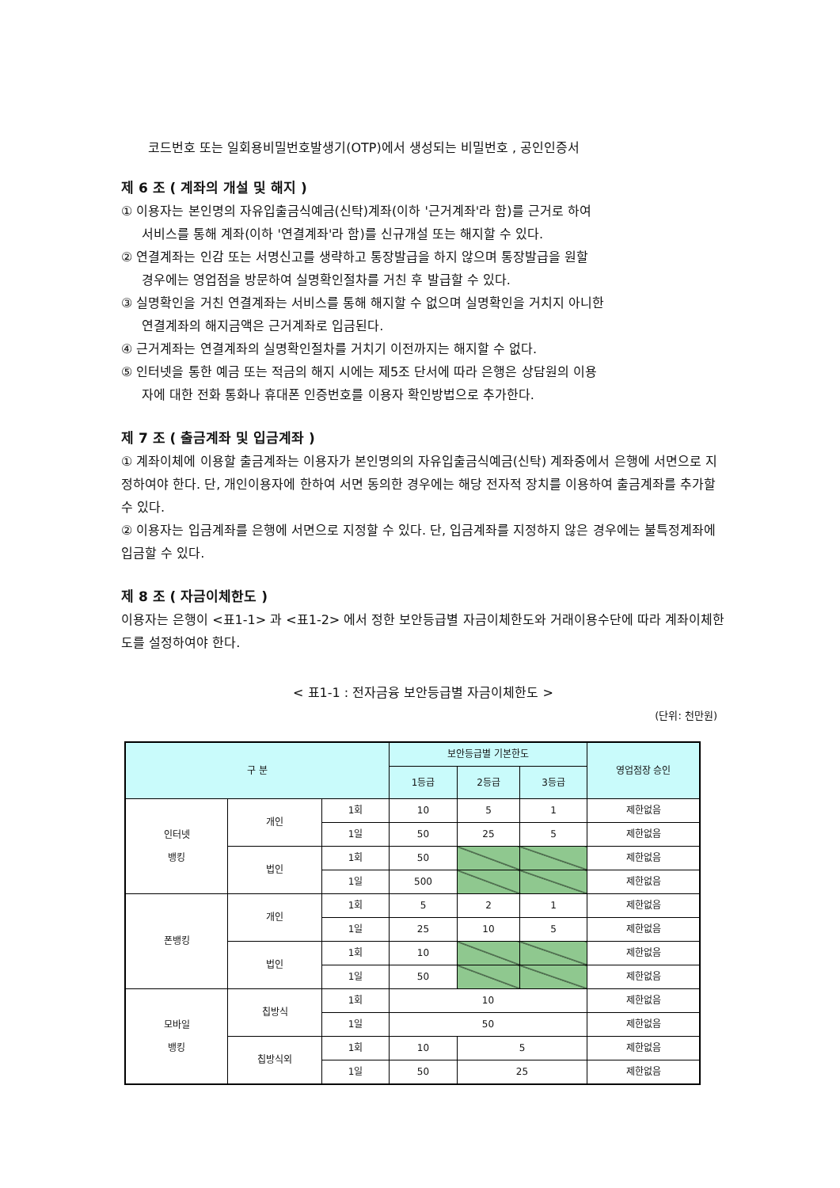코드번호 또는 일회용비밀번호발생기(OTP)에서 생성되는 비밀번호 , 공인인증서
제 6 조 ( 계좌의 개설 및 해지 )
① 이용자는 본인명의 자유입출금식예금(신탁)계좌(이하 '근거계좌'라 함)를 근거로 하여
서비스를 통해 계좌(이하 '연결계좌'라 함)를 신규개설 또는 해지할 수 있다.
② 연결계좌는 인감 또는 서명신고를 생략하고 통장발급을 하지 않으며 통장발급을 원할
경우에는 영업점을 방문하여 실명확인절차를 거친 후 발급할 수 있다.
③ 실명확인을 거친 연결계좌는 서비스를 통해 해지할 수 없으며 실명확인을 거치지 아니한
연결계좌의 해지금액은 근거계좌로 입금된다.
④ 근거계좌는 연결계좌의 실명확인절차를 거치기 이전까지는 해지할 수 없다.
⑤ 인터넷을 통한 예금 또는 적금의 해지 시에는 제5조 단서에 따라 은행은 상담원의 이용
자에 대한 전화 통화나 휴대폰 인증번호를 이용자 확인방법으로 추가한다.
제 7 조 ( 출금계좌 및 입금계좌 )
① 계좌이체에 이용할 출금계좌는 이용자가 본인명의의 자유입출금식예금(신탁) 계좌중에서 은행에 서면으로 지정하여야 한다. 단, 개인이용자에 한하여 서면 동의한 경우에는 해당 전자적 장치를 이용하여 출금계좌를 추가할 수 있다.
② 이용자는 입금계좌를 은행에 서면으로 지정할 수 있다. 단, 입금계좌를 지정하지 않은 경우에는 불특정계좌에 입금할 수 있다.
제 8 조 ( 자금이체한도 )
이용자는 은행이 <표1-1> 과 <표1-2> 에서 정한 보안등급별 자금이체한도와 거래이용수단에 따라 계좌이체한도를 설정하여야 한다.
< 표1-1 : 전자금융 보안등급별 자금이체한도 >
(단위: 천만원)
| 구 분 | | | 보안등급별 기본한도 | | | 영업점장 승인 |
| --- | --- | --- | --- | --- | --- | --- |
| | | | 1등급 | 2등급 | 3등급 | |
| 인터넷 뱅킹 | 개인 | 1회 | 10 | 5 | 1 | 제한없음 |
| | | 1일 | 50 | 25 | 5 | 제한없음 |
| | 법인 | 1회 | 50 | | | 제한없음 |
| | | 1일 | 500 | | | 제한없음 |
| 폰뱅킹 | 개인 | 1회 | 5 | 2 | 1 | 제한없음 |
| | | 1일 | 25 | 10 | 5 | 제한없음 |
| | 법인 | 1회 | 10 | | | 제한없음 |
| | | 1일 | 50 | | | 제한없음 |
| 모바일 뱅킹 | 칩방식 | 1회 | 10 | | | 제한없음 |
| | | 1일 | 50 | | | 제한없음 |
| | 칩방식외 | 1회 | 10 | 5 | | 제한없음 |
| | | 1일 | 50 | 25 | | 제한없음 |